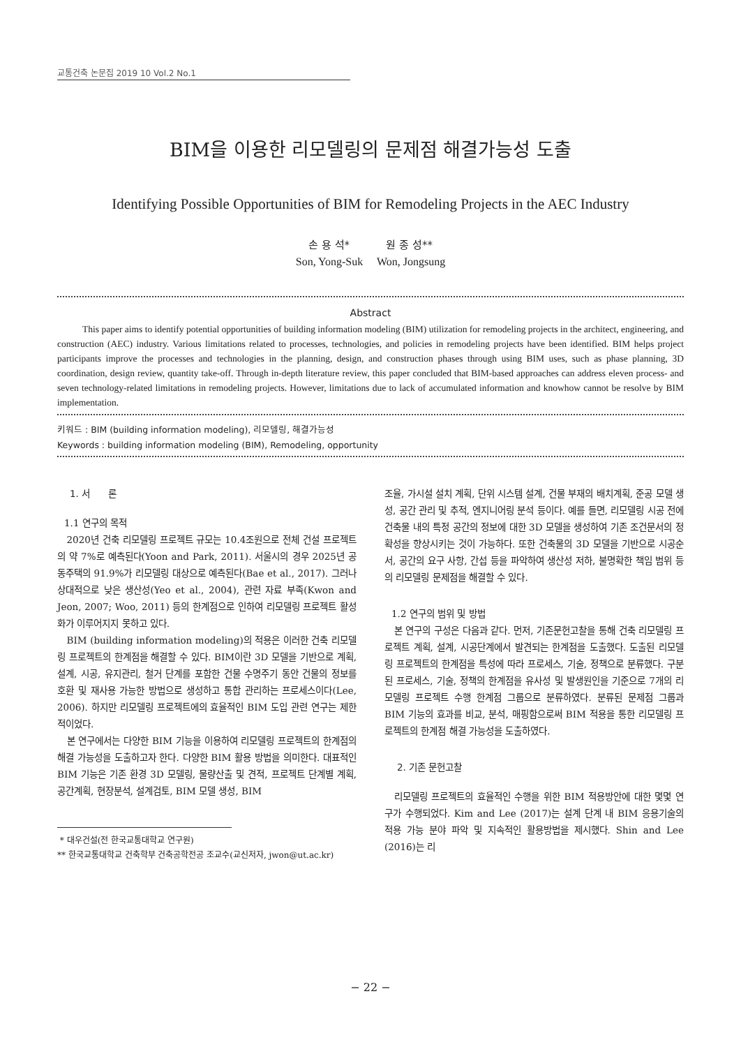교통건축 논문집 2019 10 Vol.2 No.1
BIM을 이용한 리모델링의 문제점 해결가능성 도출
Identifying Possible Opportunities of BIM for Remodeling Projects in the AEC Industry
손 용 석* 원 종 성**
Son, Yong-Suk Won, Jongsung
Abstract
This paper aims to identify potential opportunities of building information modeling (BIM) utilization for remodeling projects in the architect, engineering, and construction (AEC) industry. Various limitations related to processes, technologies, and policies in remodeling projects have been identified. BIM helps project participants improve the processes and technologies in the planning, design, and construction phases through using BIM uses, such as phase planning, 3D coordination, design review, quantity take-off. Through in-depth literature review, this paper concluded that BIM-based approaches can address eleven process- and seven technology-related limitations in remodeling projects. However, limitations due to lack of accumulated information and knowhow cannot be resolve by BIM implementation.
키워드 : BIM (building information modeling), 리모델링, 해결가능성
Keywords : building information modeling (BIM), Remodeling, opportunity
1. 서 론
1.1 연구의 목적
2020년 건축 리모델링 프로젝트 규모는 10.4조원으로 전체 건설 프로젝트의 약 7%로 예측된다(Yoon and Park, 2011). 서울시의 경우 2025년 공동주택의 91.9%가 리모델링 대상으로 예측된다(Bae et al., 2017). 그러나 상대적으로 낮은 생산성(Yeo et al., 2004), 관련 자료 부족(Kwon and Jeon, 2007; Woo, 2011) 등의 한계점으로 인하여 리모델링 프로젝트 활성화가 이루어지지 못하고 있다.
BIM (building information modeling)의 적용은 이러한 건축 리모델링 프로젝트의 한계점을 해결할 수 있다. BIM이란 3D 모델을 기반으로 계획, 설계, 시공, 유지관리, 철거 단계를 포함한 건물 수명주기 동안 건물의 정보를 호환 및 재사용 가능한 방법으로 생성하고 통합 관리하는 프로세스이다(Lee, 2006). 하지만 리모델링 프로젝트에의 효율적인 BIM 도입 관련 연구는 제한적이었다.
본 연구에서는 다양한 BIM 기능을 이용하여 리모델링 프로젝트의 한계점의 해결 가능성을 도출하고자 한다. 다양한 BIM 활용 방법을 의미한다. 대표적인 BIM 기능은 기존 환경 3D 모델링, 물량산출 및 견적, 프로젝트 단계별 계획, 공간계획, 현장분석, 설계검토, BIM 모델 생성, BIM
* 대우건설(전 한국교통대학교 연구원)
** 한국교통대학교 건축학부 건축공학전공 조교수(교신저자, jwon@ut.ac.kr)
조율, 가시설 설치 계획, 단위 시스템 설계, 건물 부재의 배치계획, 준공 모델 생성, 공간 관리 및 추적, 엔지니어링 분석 등이다. 예를 들면, 리모델링 시공 전에 건축물 내의 특정 공간의 정보에 대한 3D 모델을 생성하여 기존 조건문서의 정확성을 향상시키는 것이 가능하다. 또한 건축물의 3D 모델을 기반으로 시공순서, 공간의 요구 사항, 간섭 등을 파악하여 생산성 저하, 불명확한 책임 범위 등의 리모델링 문제점을 해결할 수 있다.
1.2 연구의 범위 및 방법
본 연구의 구성은 다음과 같다. 먼저, 기존문헌고찰을 통해 건축 리모델링 프로젝트 계획, 설계, 시공단계에서 발견되는 한계점을 도출했다. 도출된 리모델링 프로젝트의 한계점을 특성에 따라 프로세스, 기술, 정책으로 분류했다. 구분된 프로세스, 기술, 정책의 한계점을 유사성 및 발생원인을 기준으로 7개의 리모델링 프로젝트 수행 한계점 그룹으로 분류하였다. 분류된 문제점 그룹과 BIM 기능의 효과를 비교, 분석, 매핑함으로써 BIM 적용을 통한 리모델링 프로젝트의 한계점 해결 가능성을 도출하였다.
2. 기존 문헌고찰
리모델링 프로젝트의 효율적인 수행을 위한 BIM 적용방안에 대한 몇몇 연구가 수행되었다. Kim and Lee (2017)는 설계 단계 내 BIM 응용기술의 적용 가능 분야 파악 및 지속적인 활용방법을 제시했다. Shin and Lee (2016)는 리
− 22 −